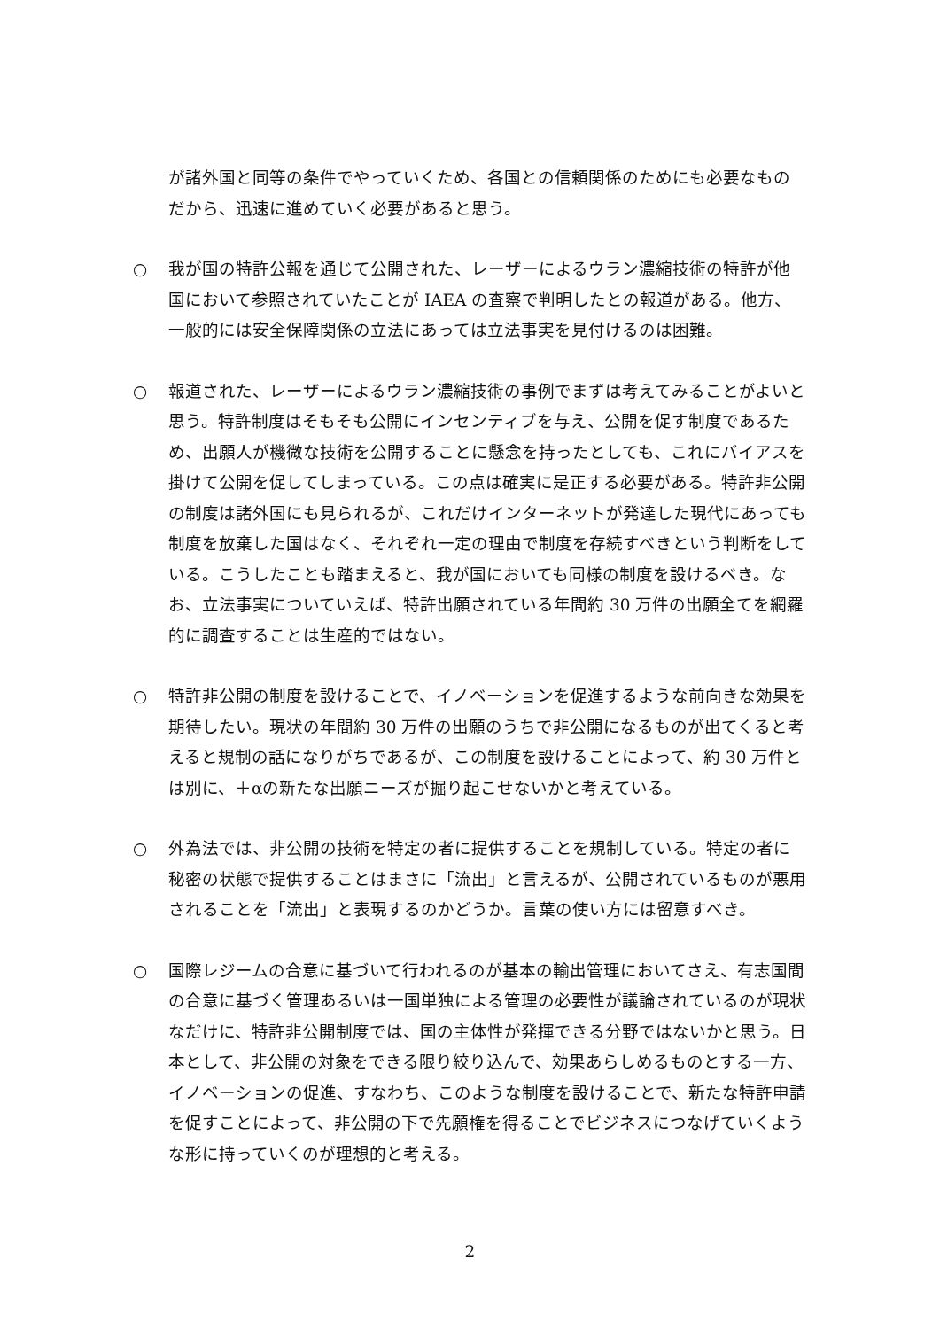が諸外国と同等の条件でやっていくため、各国との信頼関係のためにも必要なものだから、迅速に進めていく必要があると思う。
○ 我が国の特許公報を通じて公開された、レーザーによるウラン濃縮技術の特許が他国において参照されていたことが IAEA の査察で判明したとの報道がある。他方、一般的には安全保障関係の立法にあっては立法事実を見付けるのは困難。
○ 報道された、レーザーによるウラン濃縮技術の事例でまずは考えてみることがよいと思う。特許制度はそもそも公開にインセンティブを与え、公開を促す制度であるため、出願人が機微な技術を公開することに懸念を持ったとしても、これにバイアスを掛けて公開を促してしまっている。この点は確実に是正する必要がある。特許非公開の制度は諸外国にも見られるが、これだけインターネットが発達した現代にあっても制度を放棄した国はなく、それぞれ一定の理由で制度を存続すべきという判断をしている。こうしたことも踏まえると、我が国においても同様の制度を設けるべき。なお、立法事実についていえば、特許出願されている年間約 30 万件の出願全てを網羅的に調査することは生産的ではない。
○ 特許非公開の制度を設けることで、イノベーションを促進するような前向きな効果を期待したい。現状の年間約 30 万件の出願のうちで非公開になるものが出てくると考えると規制の話になりがちであるが、この制度を設けることによって、約 30 万件とは別に、＋αの新たな出願ニーズが掘り起こせないかと考えている。
○ 外為法では、非公開の技術を特定の者に提供することを規制している。特定の者に秘密の状態で提供することはまさに「流出」と言えるが、公開されているものが悪用されることを「流出」と表現するのかどうか。言葉の使い方には留意すべき。
○ 国際レジームの合意に基づいて行われるのが基本の輸出管理においてさえ、有志国間の合意に基づく管理あるいは一国単独による管理の必要性が議論されているのが現状なだけに、特許非公開制度では、国の主体性が発揮できる分野ではないかと思う。日本として、非公開の対象をできる限り絞り込んで、効果あらしめるものとする一方、イノベーションの促進、すなわち、このような制度を設けることで、新たな特許申請を促すことによって、非公開の下で先願権を得ることでビジネスにつなげていくような形に持っていくのが理想的と考える。
2